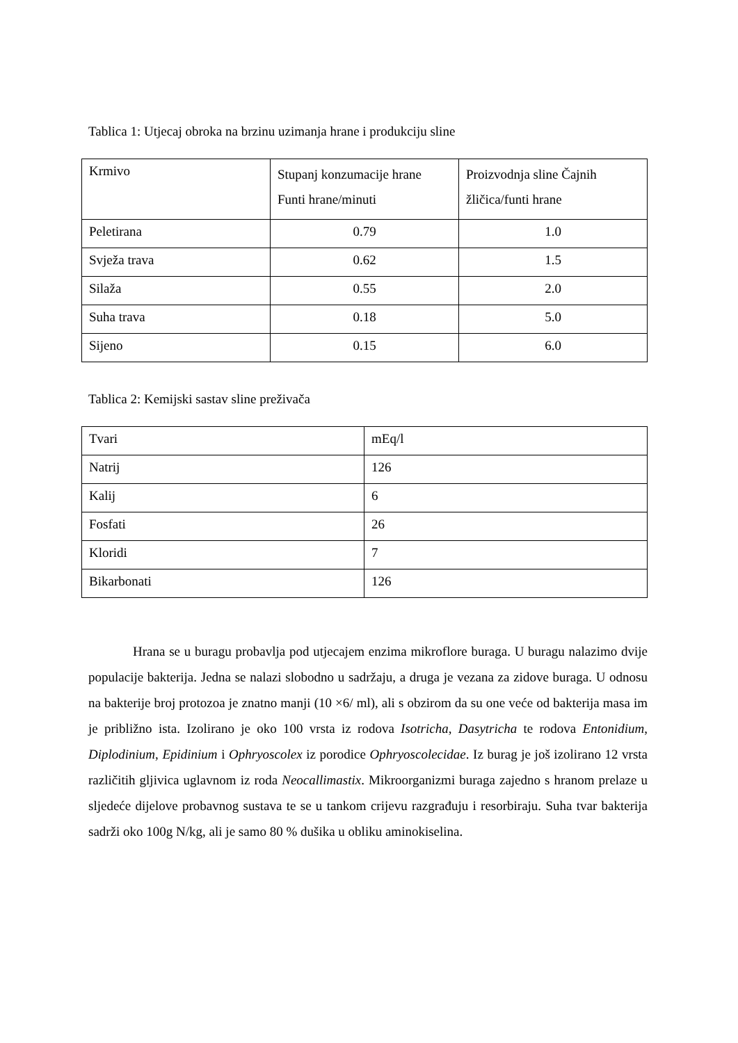Tablica 1: Utjecaj obroka na brzinu uzimanja hrane i produkciju sline
| Krmivo | Stupanj konzumacije hrane Funti hrane/minuti | Proizvodnja sline Čajnih žličica/funti hrane |
| Peletirana | 0.79 | 1.0 |
| Svježa trava | 0.62 | 1.5 |
| Silaža | 0.55 | 2.0 |
| Suha trava | 0.18 | 5.0 |
| Sijeno | 0.15 | 6.0 |
Tablica 2: Kemijski sastav sline preživača
| Tvari | mEq/l |
| Natrij | 126 |
| Kalij | 6 |
| Fosfati | 26 |
| Kloridi | 7 |
| Bikarbonati | 126 |
Hrana se u buragu probavlja pod utjecajem enzima mikroflore buraga. U buragu nalazimo dvije populacije bakterija. Jedna se nalazi slobodno u sadržaju, a druga je vezana za zidove buraga. U odnosu na bakterije broj protozoa je znatno manji (10 ×6/ ml), ali s obzirom da su one veće od bakterija masa im je približno ista. Izolirano je oko 100 vrsta iz rodova Isotricha, Dasytricha te rodova Entonidium, Diplodinium, Epidinium i Ophryoscolex iz porodice Ophryoscolecidae. Iz burag je još izolirano 12 vrsta različitih gljivica uglavnom iz roda Neocallimastix. Mikroorganizmi buraga zajedno s hranom prelaze u sljedeće dijelove probavnog sustava te se u tankom crijevu razgrađuju i resorbiraju. Suha tvar bakterija sadrži oko 100g N/kg, ali je samo 80 % dušika u obliku aminokiselina.